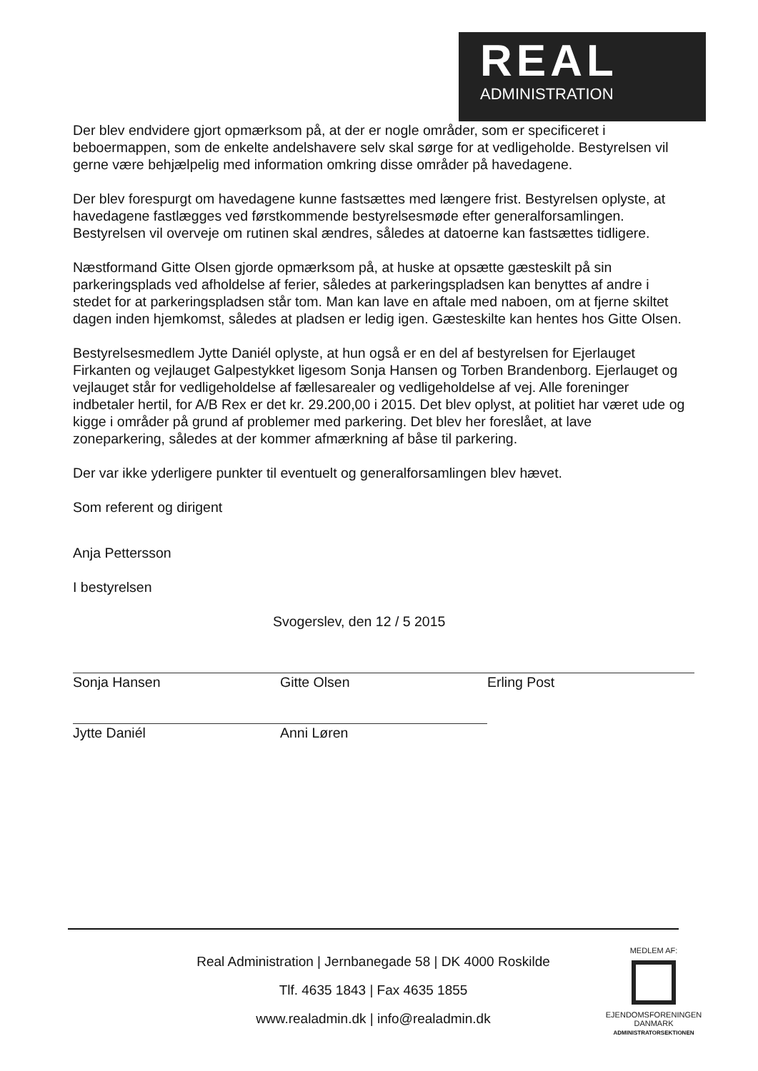REAL
ADMINISTRATION
Der blev endvidere gjort opmærksom på, at der er nogle områder, som er specificeret i beboermappen, som de enkelte andelshavere selv skal sørge for at vedligeholde. Bestyrelsen vil gerne være behjælpelig med information omkring disse områder på havedagene.
Der blev forespurgt om havedagene kunne fastsættes med længere frist. Bestyrelsen oplyste, at havedagene fastlægges ved førstkommende bestyrelsesmøde efter generalforsamlingen. Bestyrelsen vil overveje om rutinen skal ændres, således at datoerne kan fastsættes tidligere.
Næstformand Gitte Olsen gjorde opmærksom på, at huske at opsætte gæsteskilt på sin parkeringsplads ved afholdelse af ferier, således at parkeringspladsen kan benyttes af andre i stedet for at parkeringspladsen står tom. Man kan lave en aftale med naboen, om at fjerne skiltet dagen inden hjemkomst, således at pladsen er ledig igen. Gæsteskilte kan hentes hos Gitte Olsen.
Bestyrelsesmedlem Jytte Daniél oplyste, at hun også er en del af bestyrelsen for Ejerlauget Firkanten og vejlauget Galpestykket ligesom Sonja Hansen og Torben Brandenborg. Ejerlauget og vejlauget står for vedligeholdelse af fællesarealer og vedligeholdelse af vej. Alle foreninger indbetaler hertil, for A/B Rex er det kr. 29.200,00 i 2015. Det blev oplyst, at politiet har været ude og kigge i områder på grund af problemer med parkering. Det blev her foreslået, at lave zoneparkering, således at der kommer afmærkning af båse til parkering.
Der var ikke yderligere punkter til eventuelt og generalforsamlingen blev hævet.
Som referent og dirigent
Anja Pettersson
I bestyrelsen
Svogerslev, den 12 / 5 2015
Sonja Hansen Gitte Olsen Erling Post
Jytte Daniél Anni Løren
Real Administration | Jernbanegade 58 | DK 4000 Roskilde
Tlf. 4635 1843 | Fax 4635 1855
www.realadmin.dk | info@realadmin.dk
MEDLEM AF:
EJENDOMSFORENINGEN DANMARK
ADMINISTRATORSEKTIONEN